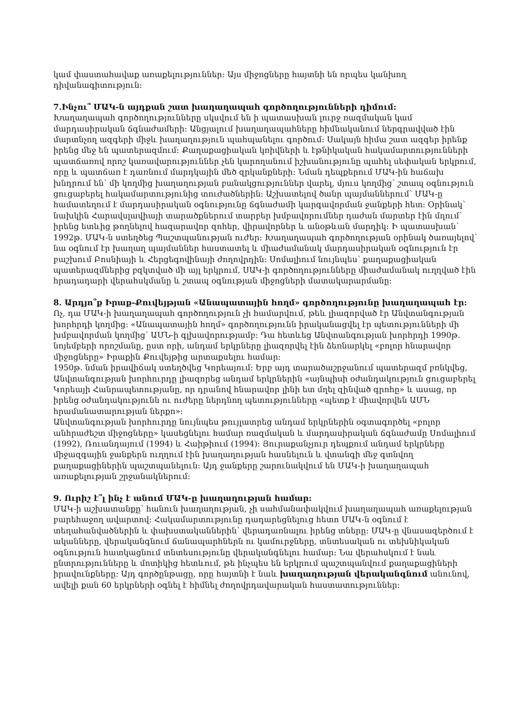կամ փաստահավաք առաքելություններ: Այս միջոցները հայտնի են որպես կանխող դիվանագիտություն:
7.Ինչու՞ ՄԱԿ-ն այդքան շատ խաղաղապահ գործողությունների դիմում:
Խաղաղապահ գործողությունները սկսվում են ի պատասխան լուրջ ռազմական կամ մարդասիրական ճգնաժամերի: Անցյալում խաղաղապահները հիմնականում ներգրավված էին մարտնչող ազգերի միջև խաղաղություն պահպանելու գործում: Սակայն հիմա շատ ազգեր իրենք իրենց մեջ են պատերազմում: Քաղաքացիական կռիվների և էթնիկական հակամարտությունների պատճառով որոշ կառավարություններ չեն կարողանում իշխանությունը պահել սեփական երկրում, որը և պատճառ է դառնում մարդկային մեծ զրկանքների: Նման դեպքերում ՄԱԿ-ին հաճախ խնդրում են՝ մի կողմից խաղաղության բանակցություններ վարել, մյուս կողմից՝ շտապ օգնություն ցուցաբերել հակամարտությունից տուժածներին: Աշխատելով ծանր պայմաններում՝ ՄԱԿ-ը համատեղում է մարդասիրական օգնությունը ճգնաժամի կարգավորման ջանքերի հետ: Օրինակ՝ նախկին Հարավսլավիայի տարածքներում տարբեր խմբավորումներ դաժան մարտեր էին մղում՝ իրենց ետևից թողնելով հազարավոր զոհեր, վիրավորներ և անօթևան մարդիկ: Ի պատասխան՝ 1992թ. ՄԱԿ-ն ստեղծեց Պաշտպանության ուժեր: Խաղաղապահ գործողության օրինակ ծառայելով՝ նա օգնում էր խաղաղ պայմաններ հաստատել և միաժամանակ մարդասիրական օգնություն էր բաշխում Բոսնիայի և Հերցեգովինայի ժողովրդին: Սոմալիում նույնպես՝ քաղաքացիական պատերազմներից բզկտված մի այլ երկրում, ՍԱԿ-ի գործողությունները միաժամանակ ուղղված էին հրադադարի վերահսկմանը և շտապ օգնության միջոցների մատակարարմանը:
8. Արդյո՞ք Իրաք-Քուվեյթյան «Անապատային հողմ» գործողությունը խաղաղապահ էր:
Ոչ, դա ՄԱԿ-ի խաղաղապահ գործողություն չի համարվում, թեև լիազորված էր Անվտանգության խորհրդի կողմից: «Անապատային հողմ» գործողությունն իրականացվել էր պետությունների մի խմբավորման կողմից՝ ԱՄՆ-ի գլխավորությամբ: Դա հետևեց Անվտանգության խորհրդի 1990թ. նոյեմբերի որոշմանը, ըստ որի, անդամ երկրները լիազորվել էին ձեռնարկել «բոլոր հնարավոր միջոցները» Իրաքին Քուվեյթից արտաքսելու համար:
1950թ. նման իրավիճակ ստեղծվեց Կորեայում: Երբ այդ տարածաշրջանում պատերազմ բռնկվեց, Անվտանգության խորհուրդը լիազորեց անդամ երկրներին «այնպիսի օժանդակություն ցուցաբերել Կորեայի Հանրապետությանը, որ դրանով հնարավոր լինի ետ մղել զինված գրոհը» և ասաց, որ իրենց օժանդակությունն ու ուժերը ներդնող պետությունները «պետք է միավորվեն ԱՄՆ հրամանատարության ներքո»:
Անվտանգության խորհուրդը նույնպես թույլատրեց անդամ երկրներին օգտագործել «բոլոր անհրաժեշտ միջոցները» կասեցնելու համար ռազմական և մարդասիրական ճգնաժամը Սոմալիում (1992), Ռուանդայում (1994) և Հաիթիում (1994): Յուրաքանչյուր դեպքում անդամ երկրները միջազգային ջանքերն ուղղում էին խաղաղության հասնելուն և վտանգի մեջ գտնվող քաղաքացիներին պաշտպանելուն: Այդ ջանքերը շարունակվում են ՄԱԿ-ի խաղաղապահ առաքելության շրջանակներում:
9. Ուրիշ է՞լ ինչ է անում ՄԱԿ-ը խաղաղության համար:
ՄԱԿ-ի աշխատանքը՝ հանուն խաղաղության, չի սահմանափակվում խաղաղապահ առաքելության բարեհաջող ավարտով: Հակամարտությունը դադարեցնելուց հետո ՄԱԿ-ն օգնում է տեղահանվածներին և փախստականներին՝ վերադառնալու իրենց տները: ՄԱԿ-ը վնասազերծում է ականները, վերականգնում ճանապարհներն ու կամուրջները, տնտեսական ու տեխնիկական օգնություն հատկացնում տնտեսությունը վերականգնելու համար: Նա վերահսկում է նաև ընտրությունները և մոտիկից հետևում, թե ինչպես են երկրում պաշտպանվում քաղաքացիների իրավունքները: Այդ գործընթացը, որը հայտնի է նաև խաղաղության վերականգնում անունով, ավելի քան 60 երկրների օգնել է հիմնել ժողովրդավարական հաստատություններ: